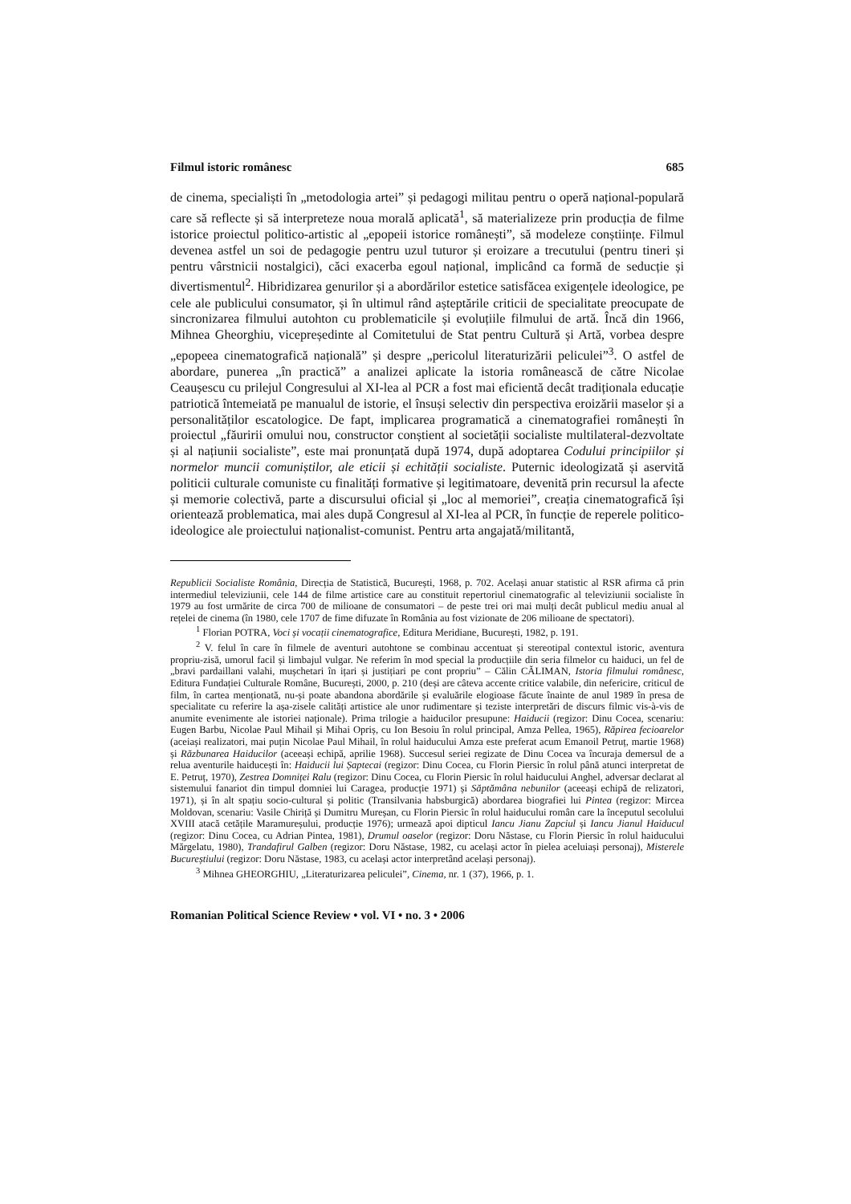Filmul istoric românesc 685
de cinema, specialiști în „metodologia artei” și pedagogi militau pentru o operă național-populară care să reflecte și să interpreteze noua morală aplicată<sup>1</sup>, să materializeze prin producția de filme istorice proiectul politico-artistic al „epopeii istorice românești”, să modeleze conștiințe. Filmul devenea astfel un soi de pedagogie pentru uzul tuturor și eroizare a trecutului (pentru tineri și pentru vârstnicii nostalgici), căci exacerba egoul național, implicând ca formă de seducție și divertismentul<sup>2</sup>. Hibridizarea genurilor și a abordărilor estetice satisfăcea exigențele ideologice, pe cele ale publicului consumator, și în ultimul rând așteptările criticii de specialitate preocupate de sincronizarea filmului autohton cu problematicile și evoluțiile filmului de artă. Încă din 1966, Mihnea Gheorghiu, vicepreședinte al Comitetului de Stat pentru Cultură și Artă, vorbea despre „epopeea cinematografică națională” și despre „pericolul literaturizării peliculei”<sup>3</sup>. O astfel de abordare, punerea „în practică” a analizei aplicate la istoria românească de către Nicolae Ceaușescu cu prilejul Congresului al XI-lea al PCR a fost mai eficientă decât tradiționala educație patriotică întemeiată pe manualul de istorie, el însuși selectiv din perspectiva eroizării maselor și a personalităților escatologice. De fapt, implicarea programatică a cinematografiei românești în proiectul „făuririi omului nou, constructor conștient al societății socialiste multilateral-dezvoltate și al națiunii socialiste”, este mai pronunțată după 1974, după adoptarea Codului principiilor și normelor muncii comuniștilor, ale eticii și echității socialiste. Puternic ideologizată și aservită politicii culturale comuniste cu finalități formative și legitimatoare, devenită prin recursul la afecte și memorie colectivă, parte a discursului oficial și „loc al memoriei”, creația cinematografică își orientează problematica, mai ales după Congresul al XI-lea al PCR, în funcție de reperele politico-ideologice ale proiectului naționalist-comunist. Pentru arta angajată/militantă,
Republicii Socialiste România, Direcția de Statistică, București, 1968, p. 702. Același anuar statistic al RSR afirma că prin intermediul televiziunii, cele 144 de filme artistice care au constituit repertoriul cinematografic al televiziunii socialiste în 1979 au fost urmărite de circa 700 de milioane de consumatori – de peste trei ori mai mulți decât publicul mediu anual al rețelei de cinema (în 1980, cele 1707 de fime difuzate în România au fost vizionate de 206 milioane de spectatori).
<sup>1</sup> Florian POTRA, Voci și vocații cinematografice, Editura Meridiane, București, 1982, p. 191.
<sup>2</sup> V. felul în care în filmele de aventuri autohtone se combinau accentuat și stereotipal contextul istoric, aventura propriu-zisă, umorul facil și limbajul vulgar. Ne referim în mod special la producțiile din seria filmelor cu haiduci, un fel de „bravi pardaillani valahi, mușchetari în ițari și justițiari pe cont propriu” – Călin CĂLIMAN, Istoria filmului românesc, Editura Fundației Culturale Române, București, 2000, p. 210 (deși are câteva accente critice valabile, din nefericire, criticul de film, în cartea menționată, nu-și poate abandona abordările și evaluările elogioase făcute înainte de anul 1989 în presa de specialitate cu referire la așa-zisele calități artistice ale unor rudimentare și teziste interpretări de discurs filmic vis-à-vis de anumite evenimente ale istoriei naționale). Prima trilogie a haiducilor presupune: Haiducii (regizor: Dinu Cocea, scenariu: Eugen Barbu, Nicolae Paul Mihail și Mihai Opriș, cu Ion Besoiu în rolul principal, Amza Pellea, 1965), Răpirea fecioarelor (aceiași realizatori, mai puțin Nicolae Paul Mihail, în rolul haiducului Amza este preferat acum Emanoil Petruț, martie 1968) și Răzbunarea Haiducilor (aceeași echipă, aprilie 1968). Succesul seriei regizate de Dinu Cocea va încuraja demersul de a relua aventurile haiducești în: Haiducii lui Șaptecai (regizor: Dinu Cocea, cu Florin Piersic în rolul până atunci interpretat de E. Petruț, 1970), Zestrea Domniței Ralu (regizor: Dinu Cocea, cu Florin Piersic în rolul haiducului Anghel, adversar declarat al sistemului fanariot din timpul domniei lui Caragea, producție 1971) și Săptămâna nebunilor (aceeași echipă de relizatori, 1971), și în alt spațiu socio-cultural și politic (Transilvania habsburgică) abordarea biografiei lui Pintea (regizor: Mircea Moldovan, scenariu: Vasile Chiriță și Dumitru Mureșan, cu Florin Piersic în rolul haiducului român care la începutul secolului XVIII atacă cetățile Maramureșului, producție 1976); urmează apoi dipticul Iancu Jianu Zapciul și Iancu Jianul Haiducul (regizor: Dinu Cocea, cu Adrian Pintea, 1981), Drumul oaselor (regizor: Doru Năstase, cu Florin Piersic în rolul haiducului Mărgelatu, 1980), Trandafirul Galben (regizor: Doru Năstase, 1982, cu același actor în pielea aceluiași personaj), Misterele Bucureștiului (regizor: Doru Năstase, 1983, cu același actor interpretând același personaj).
<sup>3</sup> Mihnea GHEORGHIU, „Literaturizarea peliculei”, Cinema, nr. 1 (37), 1966, p. 1.
Romanian Political Science Review • vol. VI • no. 3 • 2006